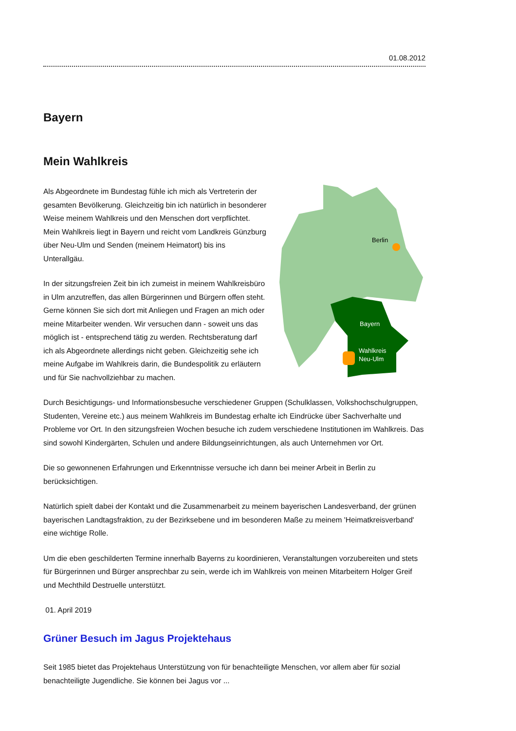01.08.2012
Bayern
Mein Wahlkreis
Als Abgeordnete im Bundestag fühle ich mich als Vertreterin der gesamten Bevölkerung. Gleichzeitig bin ich natürlich in besonderer Weise meinem Wahlkreis und den Menschen dort verpflichtet. Mein Wahlkreis liegt in Bayern und reicht vom Landkreis Günzburg über Neu-Ulm und Senden (meinem Heimatort) bis ins Unterallgäu.
In der sitzungsfreien Zeit bin ich zumeist in meinem Wahlkreisbüro in Ulm anzutreffen, das allen Bürgerinnen und Bürgern offen steht. Gerne können Sie sich dort mit Anliegen und Fragen an mich oder meine Mitarbeiter wenden. Wir versuchen dann - soweit uns das möglich ist - entsprechend tätig zu werden. Rechtsberatung darf ich als Abgeordnete allerdings nicht geben. Gleichzeitig sehe ich meine Aufgabe im Wahlkreis darin, die Bundespolitik zu erläutern und für Sie nachvollziehbar zu machen.
Berlin
Bayern
Wahlkreis
Neu-Ulm
Durch Besichtigungs- und Informationsbesuche verschiedener Gruppen (Schulklassen, Volkshochschulgruppen, Studenten, Vereine etc.) aus meinem Wahlkreis im Bundestag erhalte ich Eindrücke über Sachverhalte und Probleme vor Ort. In den sitzungsfreien Wochen besuche ich zudem verschiedene Institutionen im Wahlkreis. Das sind sowohl Kindergärten, Schulen und andere Bildungseinrichtungen, als auch Unternehmen vor Ort.
Die so gewonnenen Erfahrungen und Erkenntnisse versuche ich dann bei meiner Arbeit in Berlin zu berücksichtigen.
Natürlich spielt dabei der Kontakt und die Zusammenarbeit zu meinem bayerischen Landesverband, der grünen bayerischen Landtagsfraktion, zu der Bezirksebene und im besonderen Maße zu meinem 'Heimatkreisverband' eine wichtige Rolle.
Um die eben geschilderten Termine innerhalb Bayerns zu koordinieren, Veranstaltungen vorzubereiten und stets für Bürgerinnen und Bürger ansprechbar zu sein, werde ich im Wahlkreis von meinen Mitarbeitern Holger Greif und Mechthild Destruelle unterstützt.
01. April 2019
Grüner Besuch im Jagus Projektehaus
Seit 1985 bietet das Projektehaus Unterstützung von für benachteiligte Menschen, vor allem aber für sozial benachteiligte Jugendliche. Sie können bei Jagus vor ...